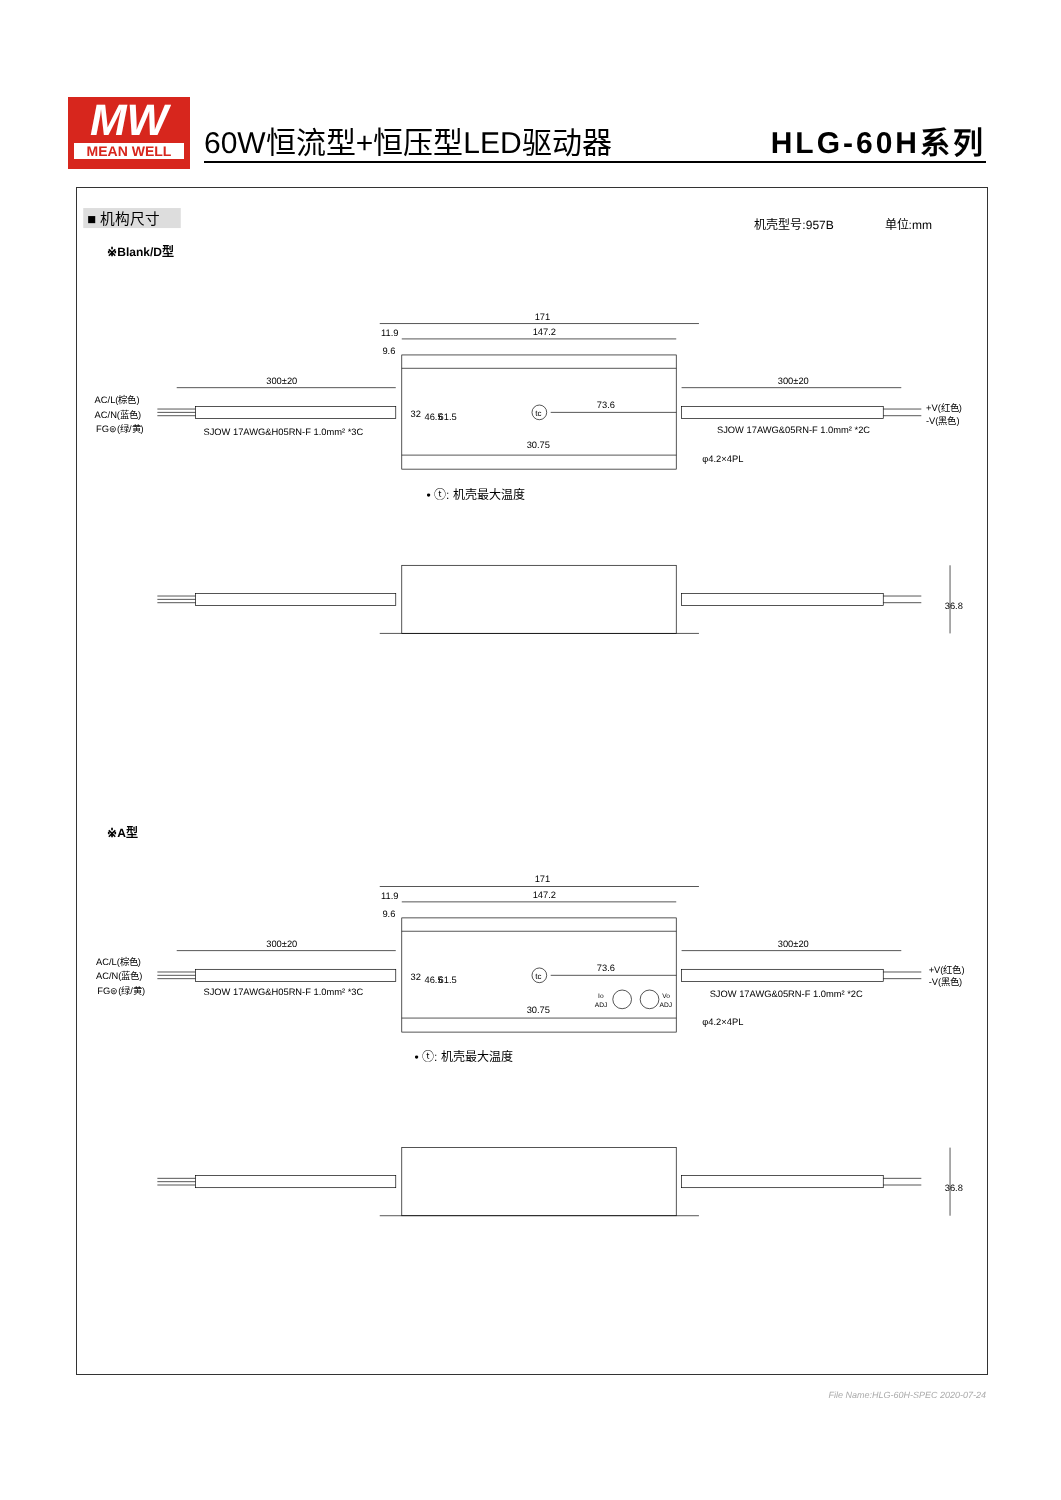MW
MEAN WELL
60W恒流型+恒压型LED驱动器 HLG-60H系列
■ 机构尺寸
机壳型号:957B
单位:mm
※Blank/D型
171
147.2
11.9
9.6
300±20
300±20
AC/L(棕色)
AC/N(蓝色)
FG⊜(绿/黄)
+V(红色)
-V(黑色)
SJOW 17AWG&H05RN-F 1.0mm² *3C
SJOW 17AWG&05RN-F 1.0mm² *2C
32
46.5
61.5
tc
73.6
30.75
φ4.2×4PL
• ⓣ: 机壳最大温度
36.8
※A型
171
147.2
11.9
9.6
300±20
300±20
AC/L(棕色)
AC/N(蓝色)
FG⊜(绿/黄)
+V(红色)
-V(黑色)
SJOW 17AWG&H05RN-F 1.0mm² *3C
SJOW 17AWG&05RN-F 1.0mm² *2C
32
46.5
61.5
tc
73.6
30.75
Io
ADJ
Vo
ADJ
φ4.2×4PL
• ⓣ: 机壳最大温度
36.8
File Name:HLG-60H-SPEC 2020-07-24